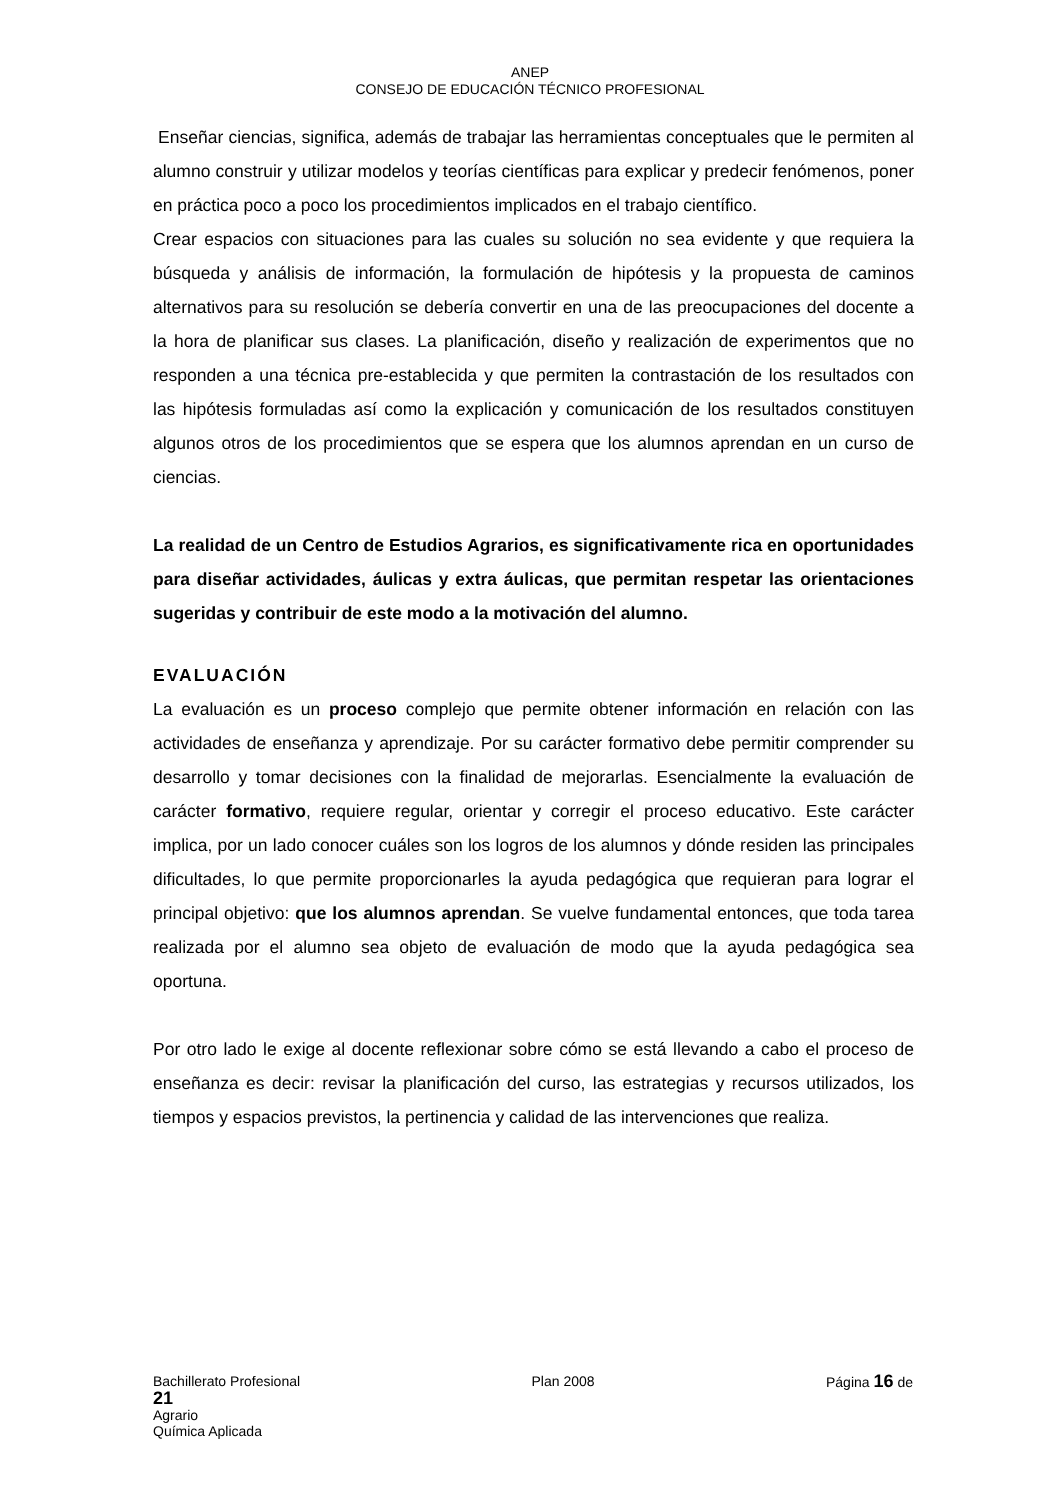ANEP
CONSEJO DE EDUCACIÓN TÉCNICO PROFESIONAL
Enseñar ciencias, significa, además de trabajar las herramientas conceptuales que le permiten al alumno construir y utilizar modelos y teorías científicas para explicar y predecir fenómenos, poner en práctica poco a poco los procedimientos implicados en el trabajo científico.
Crear espacios con situaciones para las cuales su solución no sea evidente y que requiera la búsqueda y análisis de información, la formulación de hipótesis y la propuesta de caminos alternativos para su resolución se debería convertir en una de las preocupaciones del docente a la hora de planificar sus clases. La planificación, diseño y realización de experimentos que no responden a una técnica pre-establecida y que permiten la contrastación de los resultados con las hipótesis formuladas así como la explicación y comunicación de los resultados constituyen algunos otros de los procedimientos que se espera que los alumnos aprendan en un curso de ciencias.
La realidad de un Centro de Estudios Agrarios, es significativamente rica en oportunidades para diseñar actividades, áulicas y extra áulicas, que permitan respetar las orientaciones sugeridas y contribuir de este modo a la motivación del alumno.
EVALUACIÓN
La evaluación es un proceso complejo que permite obtener información en relación con las actividades de enseñanza y aprendizaje. Por su carácter formativo debe permitir comprender su desarrollo y tomar decisiones con la finalidad de mejorarlas. Esencialmente la evaluación de carácter formativo, requiere regular, orientar y corregir el proceso educativo. Este carácter implica, por un lado conocer cuáles son los logros de los alumnos y dónde residen las principales dificultades, lo que permite proporcionarles la ayuda pedagógica que requieran para lograr el principal objetivo: que los alumnos aprendan. Se vuelve fundamental entonces, que toda tarea realizada por el alumno sea objeto de evaluación de modo que la ayuda pedagógica sea oportuna.
Por otro lado le exige al docente reflexionar sobre cómo se está llevando a cabo el proceso de enseñanza es decir: revisar la planificación del curso, las estrategias y recursos utilizados, los tiempos y espacios previstos, la pertinencia y calidad de las intervenciones que realiza.
Bachillerato Profesional Plan 2008 Página 16 de
21
Agrario
Química Aplicada